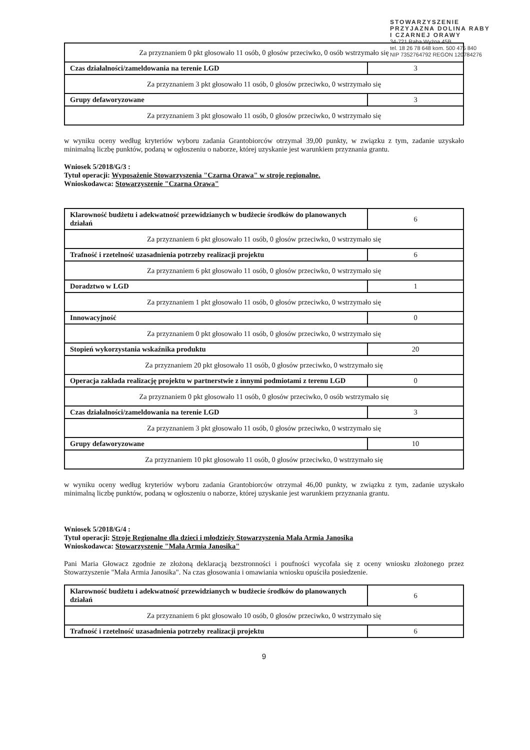STOWARZYSZENIE
PRZYJAZNA DOLINA RABY
I CZARNEJ ORAWY
34-721 Raba Wyżna 45B
tel. 18 26 78 648 kom. 500 475 840
NIP 7352764792 REGON 120784276
| Za przyznaniem 0 pkt głosowało 11 osób, 0 głosów przeciwko, 0 osób wstrzymało się | |
| Czas działalności/zameldowania na terenie LGD | 3 |
| Za przyznaniem 3 pkt głosowało 11 osób, 0 głosów przeciwko, 0 wstrzymało się | |
| Grupy defaworyzowane | 3 |
| Za przyznaniem 3 pkt głosowało 11 osób, 0 głosów przeciwko, 0 wstrzymało się | |
w wyniku oceny według kryteriów wyboru zadania Grantobiorców otrzymał 39,00 punkty, w związku z tym, zadanie uzyskało minimalną liczbę punktów, podaną w ogłoszeniu o naborze, której uzyskanie jest warunkiem przyznania grantu.
Wniosek 5/2018/G/3 :
Tytuł operacji: Wyposażenie Stowarzyszenia "Czarna Orawa" w stroje regionalne.
Wnioskodawca: Stowarzyszenie "Czarna Orawa"
| Klarowność budżetu i adekwatność przewidzianych w budżecie środków do planowanych działań | 6 |
| Za przyznaniem 6 pkt głosowało 11 osób, 0 głosów przeciwko, 0 wstrzymało się | |
| Trafność i rzetelność uzasadnienia potrzeby realizacji projektu | 6 |
| Za przyznaniem 6 pkt głosowało 11 osób, 0 głosów przeciwko, 0 wstrzymało się | |
| Doradztwo w LGD | 1 |
| Za przyznaniem 1 pkt głosowało 11 osób, 0 głosów przeciwko, 0 wstrzymało się | |
| Innowacyjność | 0 |
| Za przyznaniem 0 pkt głosowało 11 osób, 0 głosów przeciwko, 0 wstrzymało się | |
| Stopień wykorzystania wskaźnika produktu | 20 |
| Za przyznaniem 20 pkt głosowało 11 osób, 0 głosów przeciwko, 0 wstrzymało się | |
| Operacja zakłada realizację projektu w partnerstwie z innymi podmiotami z terenu LGD | 0 |
| Za przyznaniem 0 pkt głosowało 11 osób, 0 głosów przeciwko, 0 osób wstrzymało się | |
| Czas działalności/zameldowania na terenie LGD | 3 |
| Za przyznaniem 3 pkt głosowało 11 osób, 0 głosów przeciwko, 0 wstrzymało się | |
| Grupy defaworyzowane | 10 |
| Za przyznaniem 10 pkt głosowało 11 osób, 0 głosów przeciwko, 0 wstrzymało się | |
w wyniku oceny według kryteriów wyboru zadania Grantobiorców otrzymał 46,00 punkty, w związku z tym, zadanie uzyskało minimalną liczbę punktów, podaną w ogłoszeniu o naborze, której uzyskanie jest warunkiem przyznania grantu.
Wniosek 5/2018/G/4 :
Tytuł operacji: Stroje Regionalne dla dzieci i młodzieży Stowarzyszenia Mała Armia Janosika
Wnioskodawca: Stowarzyszenie "Mała Armia Janosika"
Pani Maria Głowacz zgodnie ze złożoną deklaracją bezstronności i poufności wycofała się z oceny wniosku złożonego przez Stowarzyszenie "Mała Armia Janosika". Na czas głosowania i omawiania wniosku opuściła posiedzenie.
| Klarowność budżetu i adekwatność przewidzianych w budżecie środków do planowanych działań | 6 |
| Za przyznaniem 6 pkt głosowało 10 osób, 0 głosów przeciwko, 0 wstrzymało się | |
| Trafność i rzetelność uzasadnienia potrzeby realizacji projektu | 6 |
9